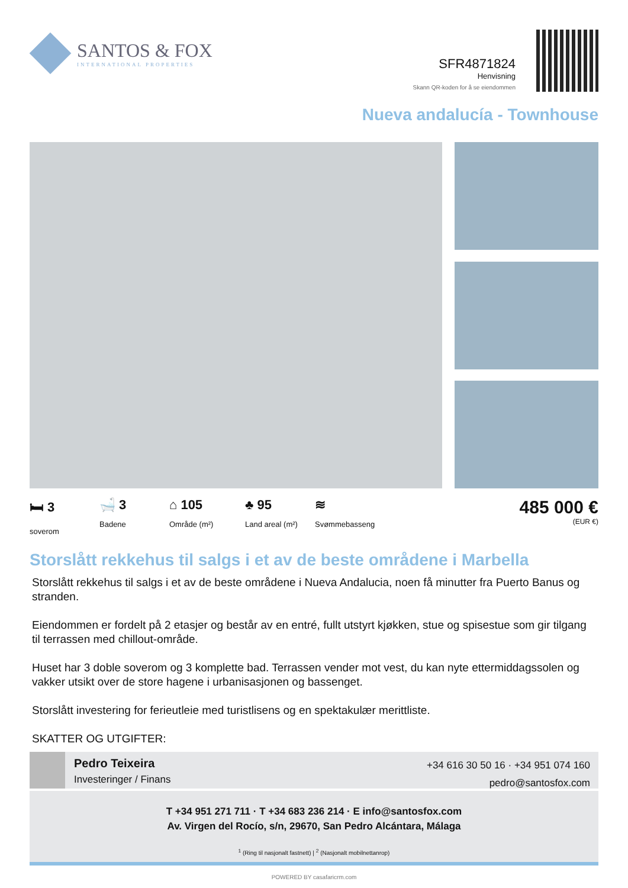SANTOS & FOX
INTERNATIONAL PROPERTIES
SFR4871824
Henvisning
Skann QR-koden for å se eiendommen
Nueva andalucía - Townhouse
🛏 3
soverom
🛁 3
Badene
⌂ 105
Område (m²)
♣ 95
Land areal (m²)
≋
Svømmebasseng
485 000 €
(EUR €)
Storslått rekkehus til salgs i et av de beste områdene i Marbella
Storslått rekkehus til salgs i et av de beste områdene i Nueva Andalucia, noen få minutter fra Puerto Banus og stranden.
Eiendommen er fordelt på 2 etasjer og består av en entré, fullt utstyrt kjøkken, stue og spisestue som gir tilgang til terrassen med chillout-område.
Huset har 3 doble soverom og 3 komplette bad. Terrassen vender mot vest, du kan nyte ettermiddagssolen og vakker utsikt over de store hagene i urbanisasjonen og bassenget.
Storslått investering for ferieutleie med turistlisens og en spektakulær merittliste.
SKATTER OG UTGIFTER:
Pedro Teixeira
Investeringer / Finans
+34 616 30 50 16 · +34 951 074 160
pedro@santosfox.com
T +34 951 271 711 · T +34 683 236 214 · E info@santosfox.com
Av. Virgen del Rocío, s/n, 29670, San Pedro Alcántara, Málaga
<sup>1</sup> (Ring til nasjonalt fastnett) | <sup>2</sup> (Nasjonalt mobilnettanrop)
POWERED BY casafaricrm.com